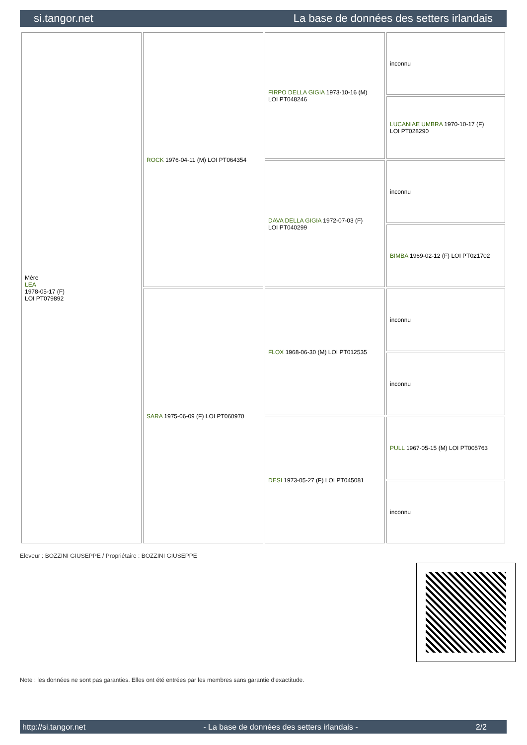si.tangor.net La base de données des setters irlandais
| Mère LEA 1978-05-17 (F) LOI PT079892 | ROCK 1976-04-11 (M) LOI PT064354 | FIRPO DELLA GIGIA 1973-10-16 (M) LOI PT048246 | inconnu |
| | | | LUCANIAE UMBRA 1970-10-17 (F) LOI PT028290 |
| | | DAVA DELLA GIGIA 1972-07-03 (F) LOI PT040299 | inconnu |
| | | | BIMBA 1969-02-12 (F) LOI PT021702 |
| | SARA 1975-06-09 (F) LOI PT060970 | FLOX 1968-06-30 (M) LOI PT012535 | inconnu |
| | | | inconnu |
| | | DESI 1973-05-27 (F) LOI PT045081 | PULL 1967-05-15 (M) LOI PT005763 |
| | | | inconnu |
Eleveur : BOZZINI GIUSEPPE / Propriétaire : BOZZINI GIUSEPPE
Note : les données ne sont pas garanties. Elles ont été entrées par les membres sans garantie d'exactitude.
http://si.tangor.net - La base de données des setters irlandais - 2/2